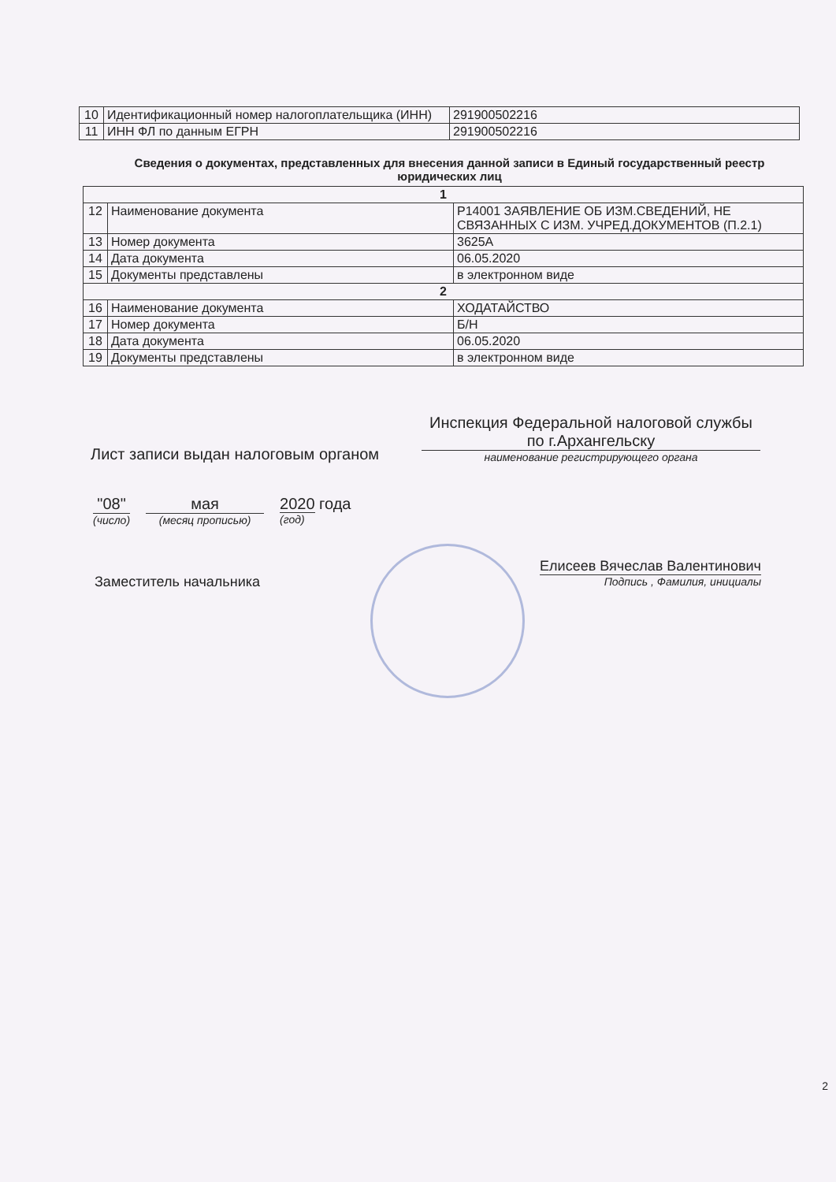| 10 | Идентификационный номер налогоплательщика (ИНН) | 291900502216 |
| 11 | ИНН ФЛ по данным ЕГРН | 291900502216 |
Сведения о документах, представленных для внесения данной записи в Единый государственный реестр юридических лиц
| 1 | | |
| 12 | Наименование документа | Р14001 ЗАЯВЛЕНИЕ ОБ ИЗМ.СВЕДЕНИЙ, НЕ СВЯЗАННЫХ С ИЗМ. УЧРЕД.ДОКУМЕНТОВ (П.2.1) |
| 13 | Номер документа | 3625А |
| 14 | Дата документа | 06.05.2020 |
| 15 | Документы представлены | в электронном виде |
| 2 | | |
| 16 | Наименование документа | ХОДАТАЙСТВО |
| 17 | Номер документа | Б/Н |
| 18 | Дата документа | 06.05.2020 |
| 19 | Документы представлены | в электронном виде |
Лист записи выдан налоговым органом
Инспекция Федеральной налоговой службы по г.Архангельску
наименование регистрирующего органа
"08"
(число)
мая
(месяц прописью)
2020 года
(год)
Заместитель начальника
Елисеев Вячеслав Валентинович
Подпись , Фамилия, инициалы
2